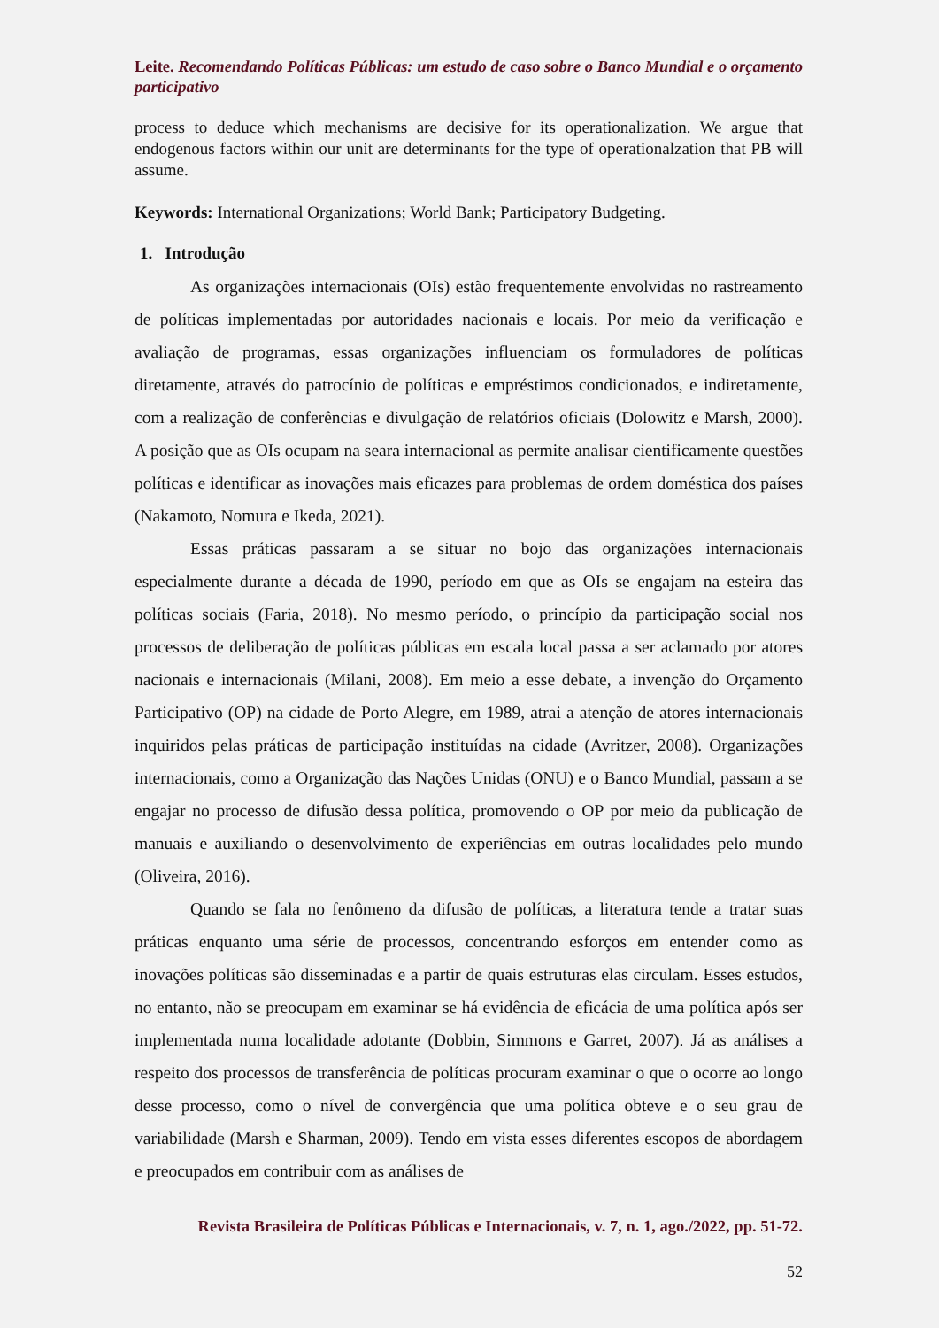Leite. Recomendando Políticas Públicas: um estudo de caso sobre o Banco Mundial e o orçamento participativo
process to deduce which mechanisms are decisive for its operationalization. We argue that endogenous factors within our unit are determinants for the type of operationalzation that PB will assume.
Keywords: International Organizations; World Bank; Participatory Budgeting.
1. Introdução
As organizações internacionais (OIs) estão frequentemente envolvidas no rastreamento de políticas implementadas por autoridades nacionais e locais. Por meio da verificação e avaliação de programas, essas organizações influenciam os formuladores de políticas diretamente, através do patrocínio de políticas e empréstimos condicionados, e indiretamente, com a realização de conferências e divulgação de relatórios oficiais (Dolowitz e Marsh, 2000). A posição que as OIs ocupam na seara internacional as permite analisar cientificamente questões políticas e identificar as inovações mais eficazes para problemas de ordem doméstica dos países (Nakamoto, Nomura e Ikeda, 2021).
Essas práticas passaram a se situar no bojo das organizações internacionais especialmente durante a década de 1990, período em que as OIs se engajam na esteira das políticas sociais (Faria, 2018). No mesmo período, o princípio da participação social nos processos de deliberação de políticas públicas em escala local passa a ser aclamado por atores nacionais e internacionais (Milani, 2008). Em meio a esse debate, a invenção do Orçamento Participativo (OP) na cidade de Porto Alegre, em 1989, atrai a atenção de atores internacionais inquiridos pelas práticas de participação instituídas na cidade (Avritzer, 2008). Organizações internacionais, como a Organização das Nações Unidas (ONU) e o Banco Mundial, passam a se engajar no processo de difusão dessa política, promovendo o OP por meio da publicação de manuais e auxiliando o desenvolvimento de experiências em outras localidades pelo mundo (Oliveira, 2016).
Quando se fala no fenômeno da difusão de políticas, a literatura tende a tratar suas práticas enquanto uma série de processos, concentrando esforços em entender como as inovações políticas são disseminadas e a partir de quais estruturas elas circulam. Esses estudos, no entanto, não se preocupam em examinar se há evidência de eficácia de uma política após ser implementada numa localidade adotante (Dobbin, Simmons e Garret, 2007). Já as análises a respeito dos processos de transferência de políticas procuram examinar o que o ocorre ao longo desse processo, como o nível de convergência que uma política obteve e o seu grau de variabilidade (Marsh e Sharman, 2009). Tendo em vista esses diferentes escopos de abordagem e preocupados em contribuir com as análises de
Revista Brasileira de Políticas Públicas e Internacionais, v. 7, n. 1, ago./2022, pp. 51-72.
52